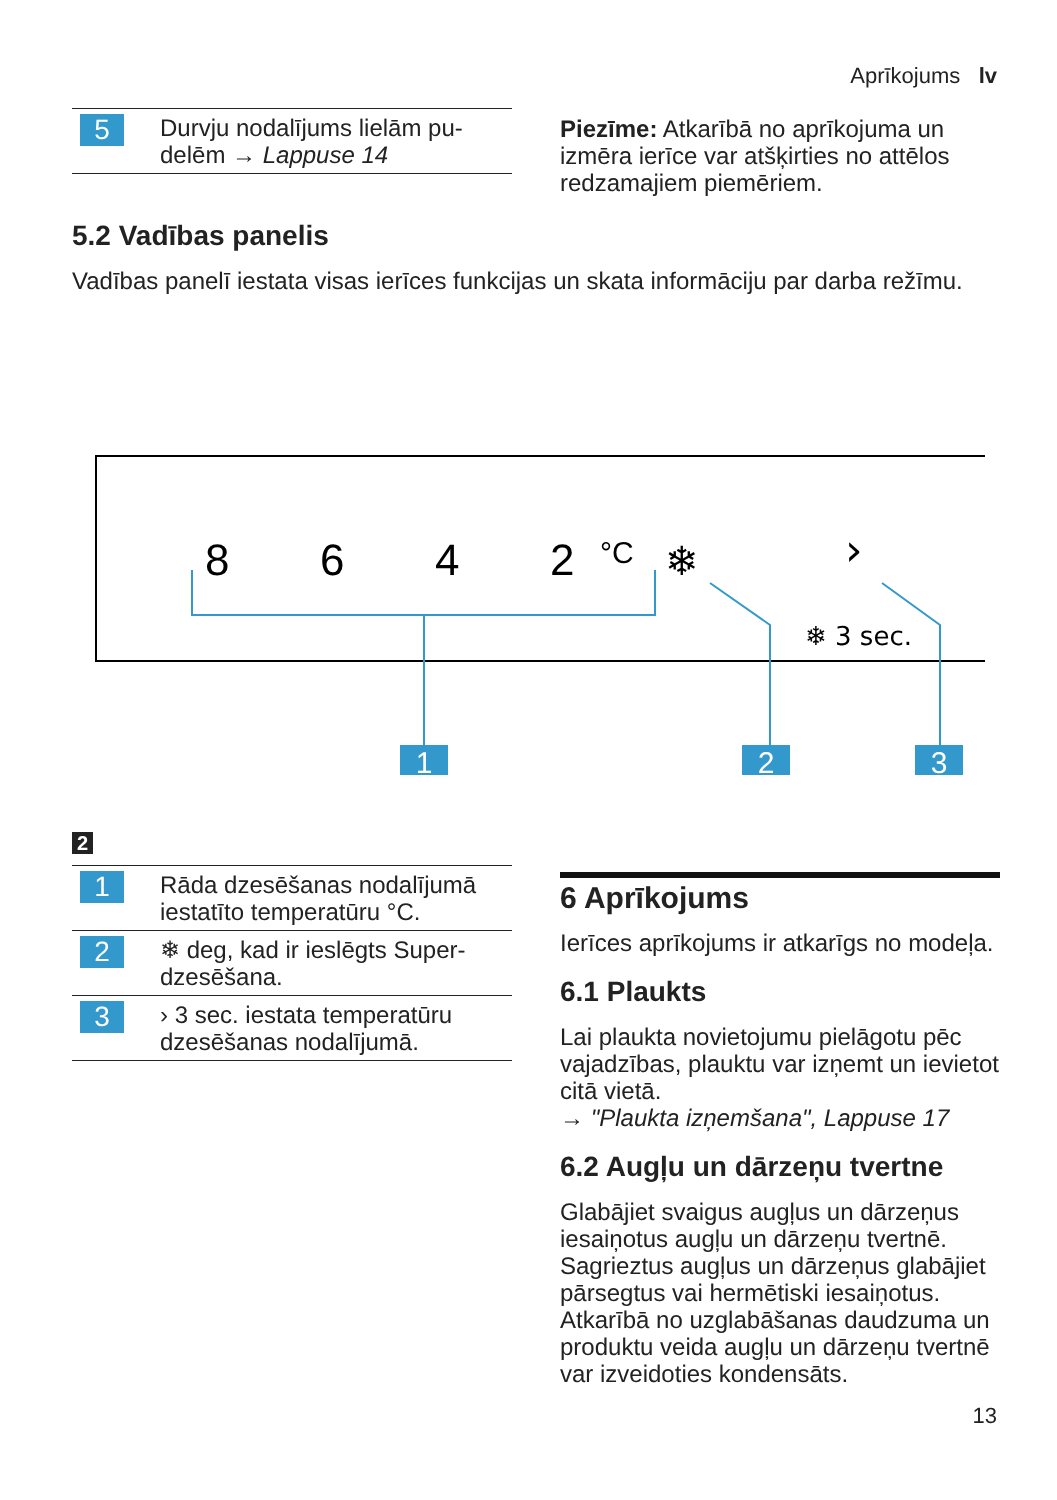Aprīkojums lv
| 5 | Durvju nodalījums lielām pu-delēm → Lappuse 14 |
Piezīme: Atkarībā no aprīkojuma un izmēra ierīce var atšķirties no attēlos redzamajiem piemēriem.
5.2 Vadības panelis
Vadības panelī iestata visas ierīces funkcijas un skata informāciju par darba režīmu.
8
6
4
2
°C
❄
›
❄ 3 sec.
1
2
3
2
| 1 | Rāda dzesēšanas nodalījumā iestatīto temperatūru °C. |
| 2 | ❄ deg, kad ir ieslēgts Super-dzesēšana. |
| 3 | › 3 sec. iestata temperatūru dzesēšanas nodalījumā. |
6 Aprīkojums
Ierīces aprīkojums ir atkarīgs no modeļa.
6.1 Plaukts
Lai plaukta novietojumu pielāgotu pēc vajadzības, plauktu var izņemt un ievietot citā vietā.
→ "Plaukta izņemšana", Lappuse 17
6.2 Augļu un dārzeņu tvertne
Glabājiet svaigus augļus un dārzeņus iesaiņotus augļu un dārzeņu tvertnē. Sagrieztus augļus un dārzeņus glabājiet pārsegtus vai hermētiski iesaiņotus.
Atkarībā no uzglabāšanas daudzuma un produktu veida augļu un dārzeņu tvertnē var izveidoties kondensāts.
13